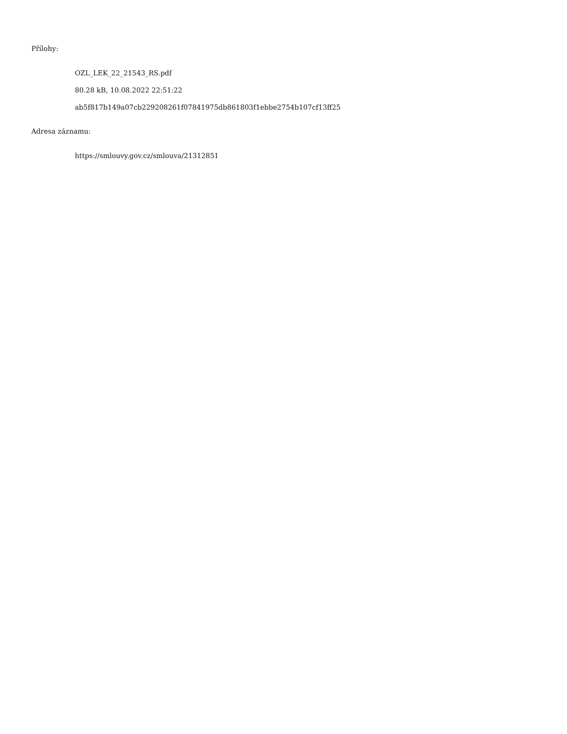Přílohy:
OZL_LEK_22_21543_RS.pdf
80.28 kB, 10.08.2022 22:51:22
ab5f817b149a07cb229208261f07841975db861803f1ebbe2754b107cf13ff25
Adresa záznamu:
https://smlouvy.gov.cz/smlouva/21312851